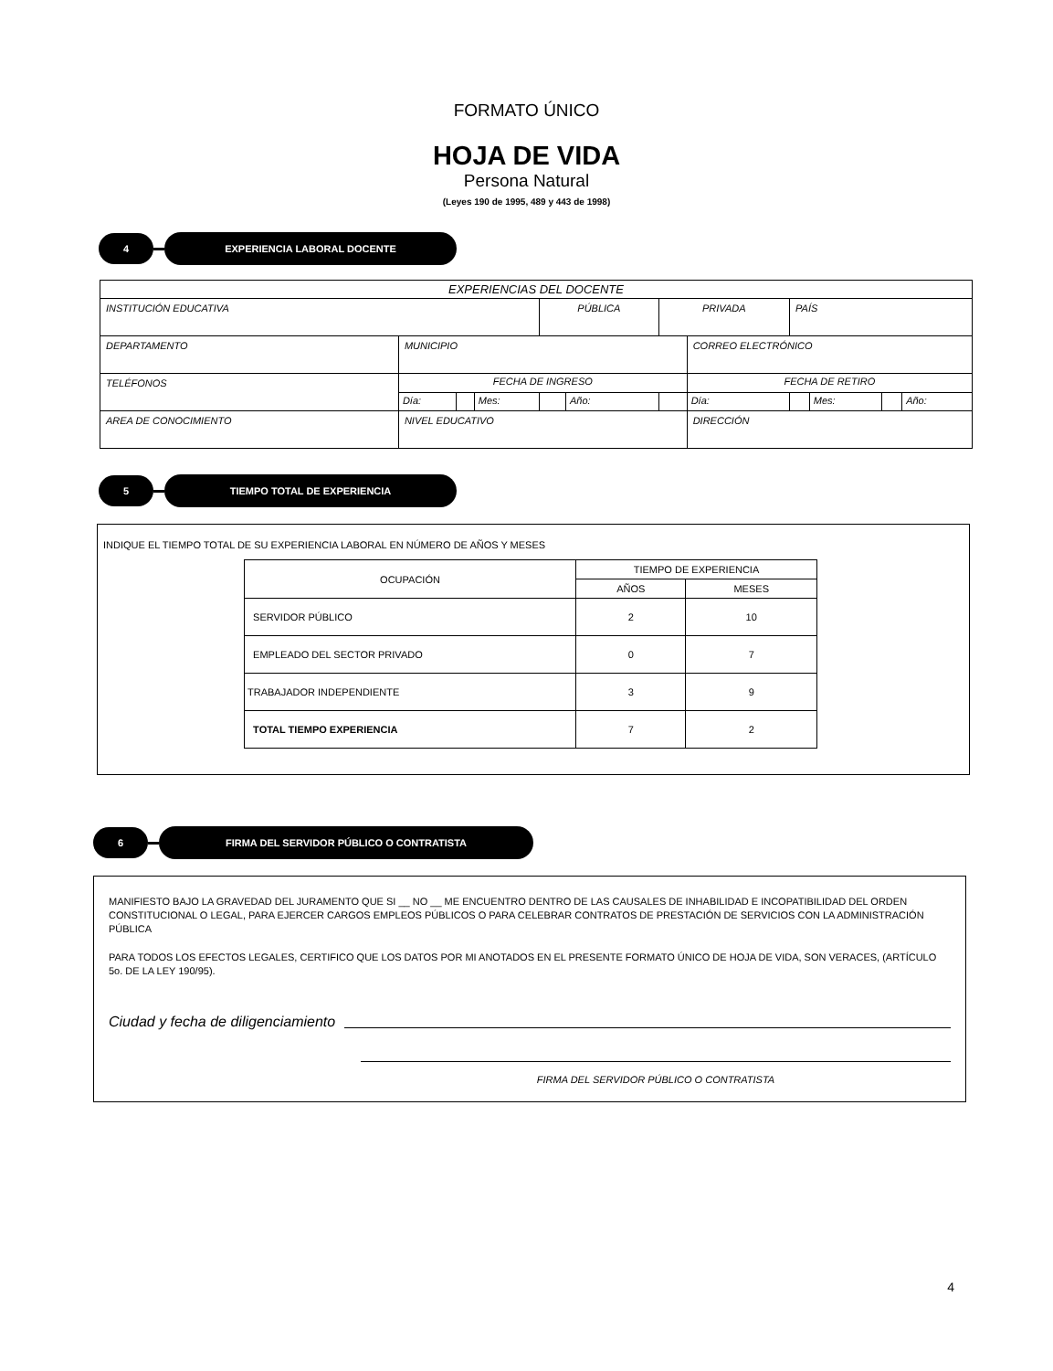FORMATO ÚNICO
HOJA DE VIDA
Persona Natural
(Leyes 190 de 1995, 489 y 443 de 1998)
4
EXPERIENCIA LABORAL DOCENTE
| EXPERIENCIAS DEL DOCENTE | | | | | | | | | | | |
| INSTITUCIÓN EDUCATIVA | | | | PÚBLICA | | PRIVADA | | PAÍS | | | |
| DEPARTAMENTO | MUNICIPIO | | | | | | CORREO ELECTRÓNICO | | | | |
| TELÉFONOS | FECHA DE INGRESO | | | | | | FECHA DE RETIRO | | | | |
| | Día: | | Mes: | | Año: | | Día: | | Mes: | | Año: |
| AREA DE CONOCIMIENTO | NIVEL EDUCATIVO | | | | | | DIRECCIÓN | | | | |
5
TIEMPO TOTAL DE EXPERIENCIA
INDIQUE EL TIEMPO TOTAL DE SU EXPERIENCIA LABORAL EN NÚMERO DE AÑOS Y MESES
| OCUPACIÓN | TIEMPO DE EXPERIENCIA | |
| --- | --- | --- |
| | AÑOS | MESES |
| SERVIDOR PÚBLICO | 2 | 10 |
| EMPLEADO DEL SECTOR PRIVADO | 0 | 7 |
| TRABAJADOR INDEPENDIENTE | 3 | 9 |
| TOTAL TIEMPO EXPERIENCIA | 7 | 2 |
6
FIRMA DEL SERVIDOR PÚBLICO O CONTRATISTA
MANIFIESTO BAJO LA GRAVEDAD DEL JURAMENTO QUE SI __ NO __ ME ENCUENTRO DENTRO DE LAS CAUSALES DE INHABILIDAD E INCOPATIBILIDAD DEL ORDEN CONSTITUCIONAL O LEGAL, PARA EJERCER CARGOS EMPLEOS PÚBLICOS O PARA CELEBRAR CONTRATOS DE PRESTACIÓN DE SERVICIOS CON LA ADMINISTRACIÓN PÚBLICA
PARA TODOS LOS EFECTOS LEGALES, CERTIFICO QUE LOS DATOS POR MI ANOTADOS EN EL PRESENTE FORMATO ÚNICO DE HOJA DE VIDA, SON VERACES, (ARTÍCULO 5o. DE LA LEY 190/95).
Ciudad y fecha de diligenciamiento
FIRMA DEL SERVIDOR PÚBLICO O CONTRATISTA
4